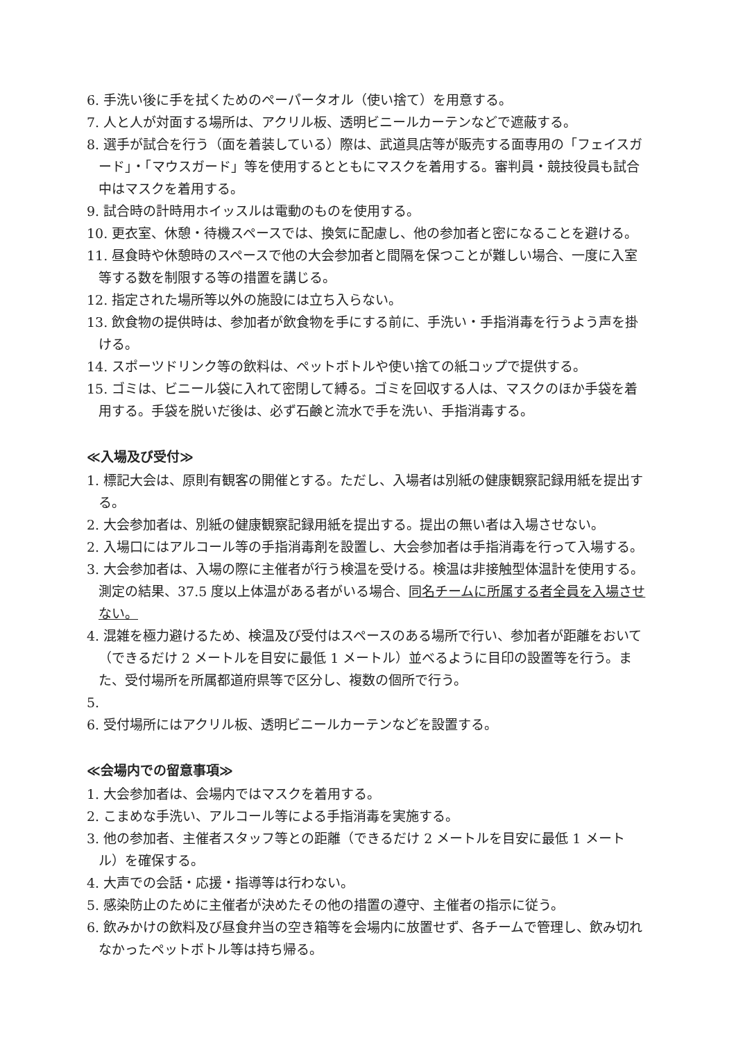6. 手洗い後に手を拭くためのペーパータオル（使い捨て）を用意する。
7. 人と人が対面する場所は、アクリル板、透明ビニールカーテンなどで遮蔽する。
8. 選手が試合を行う（面を着装している）際は、武道具店等が販売する面専用の「フェイスガード」・「マウスガード」等を使用するとともにマスクを着用する。審判員・競技役員も試合中はマスクを着用する。
9. 試合時の計時用ホイッスルは電動のものを使用する。
10. 更衣室、休憩・待機スペースでは、換気に配慮し、他の参加者と密になることを避ける。
11. 昼食時や休憩時のスペースで他の大会参加者と間隔を保つことが難しい場合、一度に入室等する数を制限する等の措置を講じる。
12. 指定された場所等以外の施設には立ち入らない。
13. 飲食物の提供時は、参加者が飲食物を手にする前に、手洗い・手指消毒を行うよう声を掛ける。
14. スポーツドリンク等の飲料は、ペットボトルや使い捨ての紙コップで提供する。
15. ゴミは、ビニール袋に入れて密閉して縛る。ゴミを回収する人は、マスクのほか手袋を着用する。手袋を脱いだ後は、必ず石鹸と流水で手を洗い、手指消毒する。
≪入場及び受付≫
1. 標記大会は、原則有観客の開催とする。ただし、入場者は別紙の健康観察記録用紙を提出する。
2. 大会参加者は、別紙の健康観察記録用紙を提出する。提出の無い者は入場させない。
2. 入場口にはアルコール等の手指消毒剤を設置し、大会参加者は手指消毒を行って入場する。
3. 大会参加者は、入場の際に主催者が行う検温を受ける。検温は非接触型体温計を使用する。測定の結果、37.5 度以上体温がある者がいる場合、同名チームに所属する者全員を入場させない。
4. 混雑を極力避けるため、検温及び受付はスペースのある場所で行い、参加者が距離をおいて（できるだけ 2 メートルを目安に最低 1 メートル）並べるように目印の設置等を行う。また、受付場所を所属都道府県等で区分し、複数の個所で行う。
5.
6. 受付場所にはアクリル板、透明ビニールカーテンなどを設置する。
≪会場内での留意事項≫
1. 大会参加者は、会場内ではマスクを着用する。
2. こまめな手洗い、アルコール等による手指消毒を実施する。
3. 他の参加者、主催者スタッフ等との距離（できるだけ 2 メートルを目安に最低 1 メートル）を確保する。
4. 大声での会話・応援・指導等は行わない。
5. 感染防止のために主催者が決めたその他の措置の遵守、主催者の指示に従う。
6. 飲みかけの飲料及び昼食弁当の空き箱等を会場内に放置せず、各チームで管理し、飲み切れなかったペットボトル等は持ち帰る。